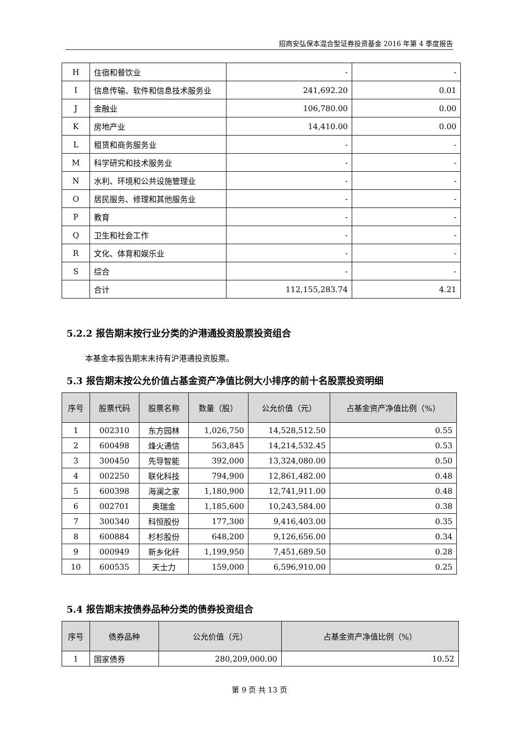招商安弘保本混合型证券投资基金 2016 年第 4 季度报告
| H | 住宿和餐饮业 | - | - |
| I | 信息传输、软件和信息技术服务业 | 241,692.20 | 0.01 |
| J | 金融业 | 106,780.00 | 0.00 |
| K | 房地产业 | 14,410.00 | 0.00 |
| L | 租赁和商务服务业 | - | - |
| M | 科学研究和技术服务业 | - | - |
| N | 水利、环境和公共设施管理业 | - | - |
| O | 居民服务、修理和其他服务业 | - | - |
| P | 教育 | - | - |
| Q | 卫生和社会工作 | - | - |
| R | 文化、体育和娱乐业 | - | - |
| S | 综合 | - | - |
| | 合计 | 112,155,283.74 | 4.21 |
5.2.2 报告期末按行业分类的沪港通投资股票投资组合
本基金本报告期末未持有沪港通投资股票。
5.3 报告期末按公允价值占基金资产净值比例大小排序的前十名股票投资明细
| 序号 | 股票代码 | 股票名称 | 数量（股） | 公允价值（元） | 占基金资产净值比例（%） |
| --- | --- | --- | --- | --- | --- |
| 1 | 002310 | 东方园林 | 1,026,750 | 14,528,512.50 | 0.55 |
| 2 | 600498 | 烽火通信 | 563,845 | 14,214,532.45 | 0.53 |
| 3 | 300450 | 先导智能 | 392,000 | 13,324,080.00 | 0.50 |
| 4 | 002250 | 联化科技 | 794,900 | 12,861,482.00 | 0.48 |
| 5 | 600398 | 海澜之家 | 1,180,900 | 12,741,911.00 | 0.48 |
| 6 | 002701 | 奥瑞金 | 1,185,600 | 10,243,584.00 | 0.38 |
| 7 | 300340 | 科恒股份 | 177,300 | 9,416,403.00 | 0.35 |
| 8 | 600884 | 杉杉股份 | 648,200 | 9,126,656.00 | 0.34 |
| 9 | 000949 | 新乡化纤 | 1,199,950 | 7,451,689.50 | 0.28 |
| 10 | 600535 | 天士力 | 159,000 | 6,596,910.00 | 0.25 |
5.4 报告期末按债券品种分类的债券投资组合
| 序号 | 债券品种 | 公允价值（元） | 占基金资产净值比例（%） |
| --- | --- | --- | --- |
| 1 | 国家债券 | 280,209,000.00 | 10.52 |
第 9 页 共 13 页